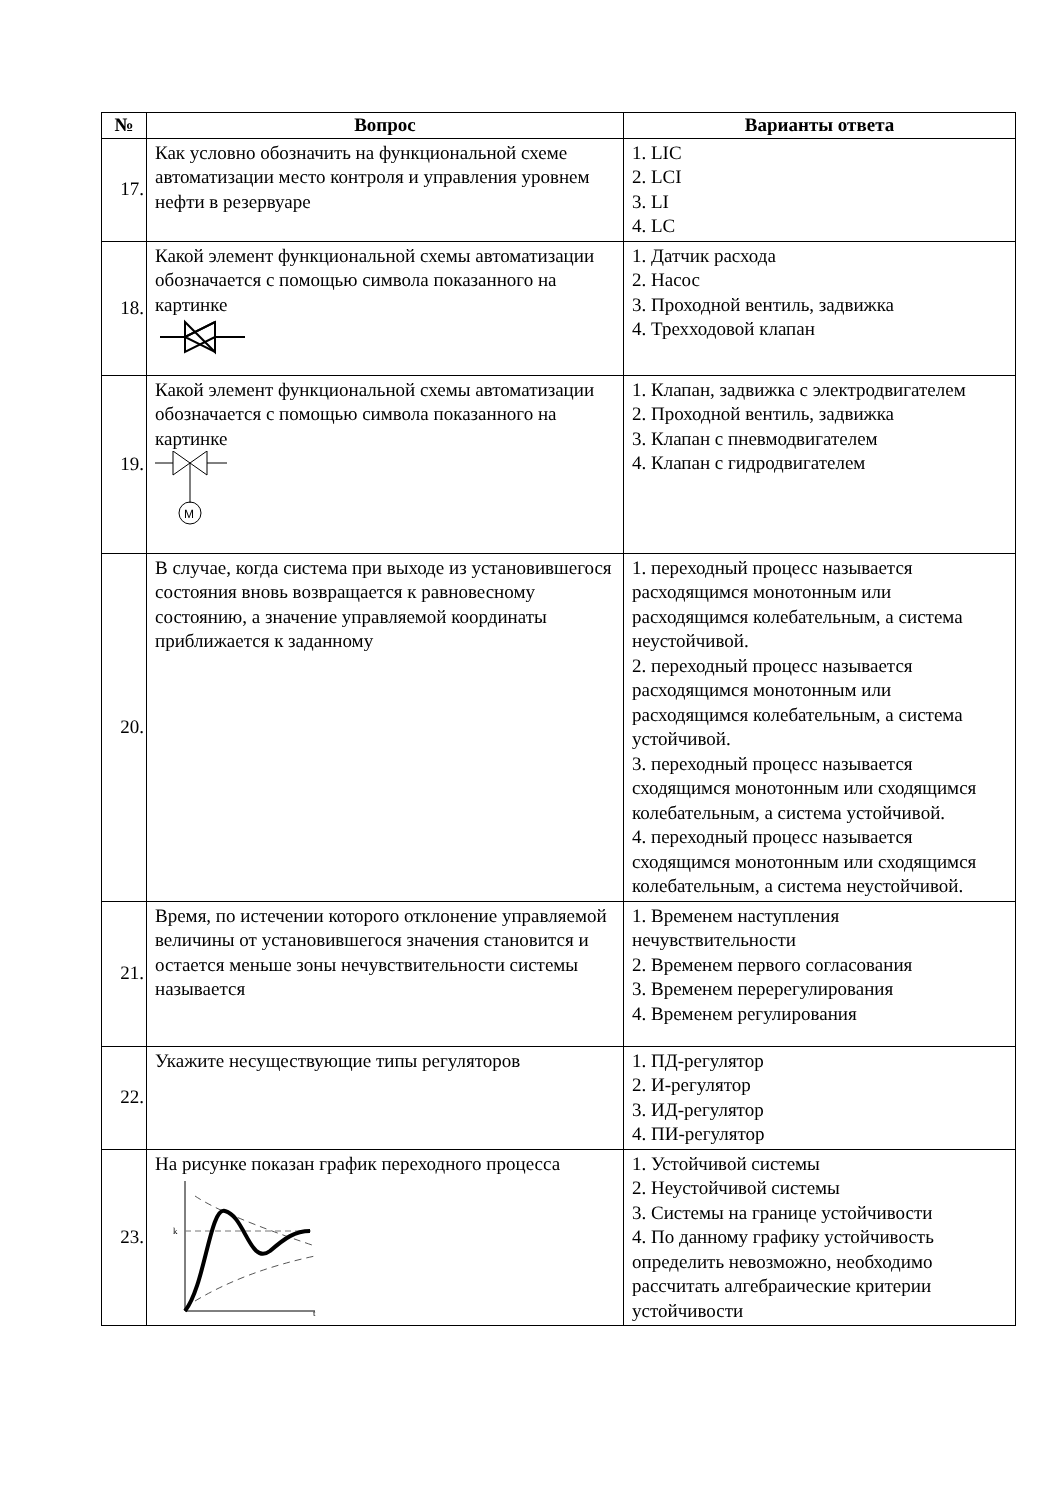| № | Вопрос | Варианты ответа |
| --- | --- | --- |
| 17. | Как условно обозначить на функциональной схеме автоматизации место контроля и управления уровнем нефти в резервуаре | 1. LIC 2. LCI 3. LI 4. LC |
| 18. | Какой элемент функциональной схемы автоматизации обозначается с помощью символа показанного на картинке | 1. Датчик расхода 2. Насос 3. Проходной вентиль, задвижка 4. Трехходовой клапан |
| 19. | Какой элемент функциональной схемы автоматизации обозначается с помощью символа показанного на картинке M | 1. Клапан, задвижка с электродвигателем 2. Проходной вентиль, задвижка 3. Клапан с пневмодвигателем 4. Клапан с гидродвигателем |
| 20. | В случае, когда система при выходе из установившегося состояния вновь возвращается к равновесному состоянию, а значение управляемой координаты приближается к заданному | 1. переходный процесс называется расходящимся монотонным или расходящимся колебательным, а система неустойчивой. 2. переходный процесс называется расходящимся монотонным или расходящимся колебательным, а система устойчивой. 3. переходный процесс называется сходящимся монотонным или сходящимся колебательным, а система устойчивой. 4. переходный процесс называется сходящимся монотонным или сходящимся колебательным, а система неустойчивой. |
| 21. | Время, по истечении которого отклонение управляемой величины от установившегося значения становится и остается меньше зоны нечувствительности системы называется | 1. Временем наступления нечувствительности 2. Временем первого согласования 3. Временем перерегулирования 4. Временем регулирования |
| 22. | Укажите несуществующие типы регуляторов | 1. ПД-регулятор 2. И-регулятор 3. ИД-регулятор 4. ПИ-регулятор |
| 23. | На рисунке показан график переходного процесса k t | 1. Устойчивой системы 2. Неустойчивой системы 3. Системы на границе устойчивости 4. По данному графику устойчивость определить невозможно, необходимо рассчитать алгебраические критерии устойчивости |